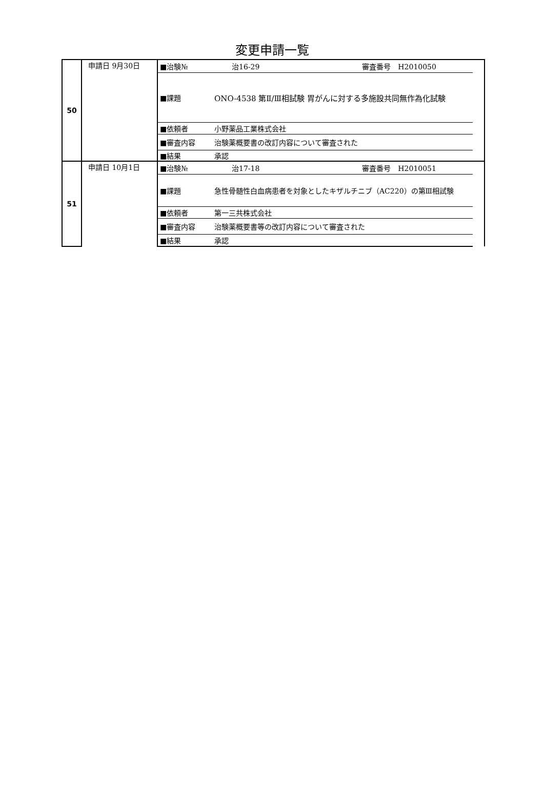変更申請一覧
| 50 | 申請日 9月30日 | ■治験№ | 治16-29 審査番号 H2010050 | |
| | | ■課題 | ONO-4538 第Ⅱ/Ⅲ相試験 胃がんに対する多施設共同無作為化試験 | |
| | | ■依頼者 | 小野薬品工業株式会社 | |
| | | ■審査内容 | 治験薬概要書の改訂内容について審査された | |
| | | ■結果 | 承認 | |
| 51 | 申請日 10月1日 | ■治験№ | 治17-18 審査番号 H2010051 | |
| | | ■課題 | 急性骨髄性白血病患者を対象としたキザルチニブ（AC220）の第Ⅲ相試験 | |
| | | ■依頼者 | 第一三共株式会社 | |
| | | ■審査内容 | 治験薬概要書等の改訂内容について審査された | |
| | | ■結果 | 承認 | |